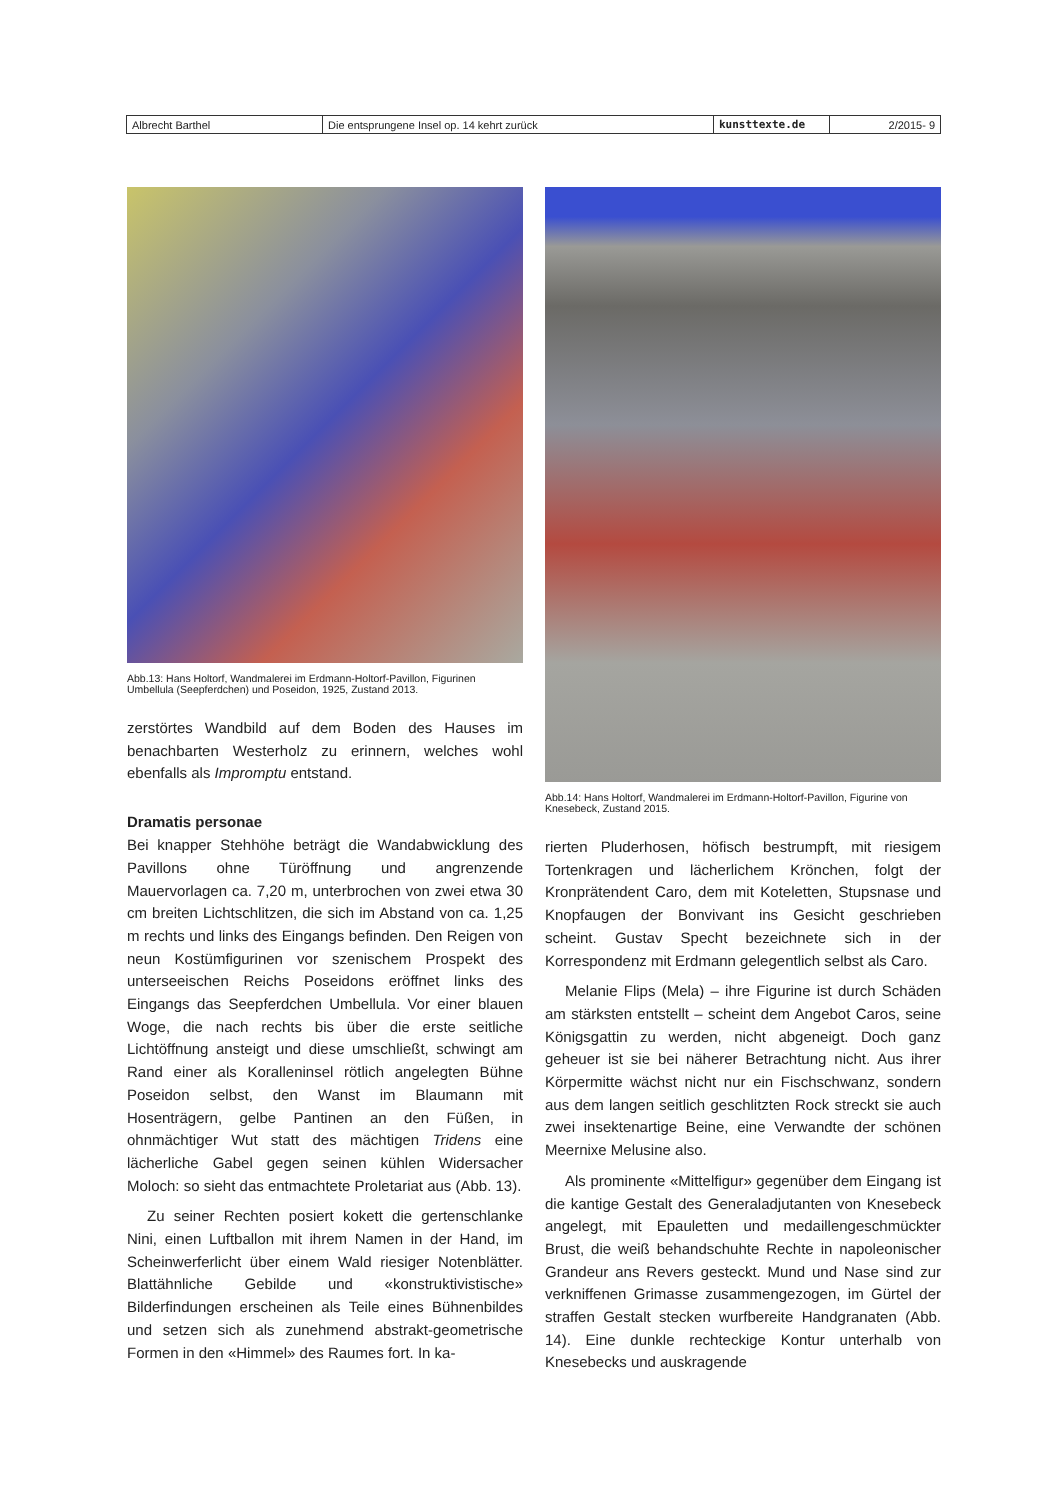| Albrecht Barthel | Die entsprungene Insel op. 14 kehrt zurück | kunsttexte.de | 2/2015- 9 |
Abb.13: Hans Holtorf, Wandmalerei im Erdmann-Holtorf-Pavillon, Figurinen Umbellula (Seepferdchen) und Poseidon, 1925, Zustand 2013.
zerstörtes Wandbild auf dem Boden des Hauses im benachbarten Westerholz zu erinnern, welches wohl ebenfalls als Impromptu entstand.
Dramatis personae
Bei knapper Stehhöhe beträgt die Wandabwicklung des Pavillons ohne Türöffnung und angrenzende Mauervorlagen ca. 7,20 m, unterbrochen von zwei etwa 30 cm breiten Lichtschlitzen, die sich im Abstand von ca. 1,25 m rechts und links des Eingangs befinden. Den Reigen von neun Kostümfigurinen vor szenischem Prospekt des unterseeischen Reichs Poseidons eröffnet links des Eingangs das Seepferdchen Umbellula. Vor einer blauen Woge, die nach rechts bis über die erste seitliche Lichtöffnung ansteigt und diese umschließt, schwingt am Rand einer als Koralleninsel rötlich angelegten Bühne Poseidon selbst, den Wanst im Blaumann mit Hosenträgern, gelbe Pantinen an den Füßen, in ohnmächtiger Wut statt des mächtigen Tridens eine lächerliche Gabel gegen seinen kühlen Widersacher Moloch: so sieht das entmachtete Proletariat aus (Abb. 13).
Zu seiner Rechten posiert kokett die gertenschlanke Nini, einen Luftballon mit ihrem Namen in der Hand, im Scheinwerferlicht über einem Wald riesiger Notenblätter. Blattähnliche Gebilde und «konstruktivistische» Bilderfindungen erscheinen als Teile eines Bühnenbildes und setzen sich als zunehmend abstrakt-geometrische Formen in den «Himmel» des Raumes fort. In ka-
Abb.14: Hans Holtorf, Wandmalerei im Erdmann-Holtorf-Pavillon, Figurine von Knesebeck, Zustand 2015.
rierten Pluderhosen, höfisch bestrumpft, mit riesigem Tortenkragen und lächerlichem Krönchen, folgt der Kronprätendent Caro, dem mit Koteletten, Stupsnase und Knopfaugen der Bonvivant ins Gesicht geschrieben scheint. Gustav Specht bezeichnete sich in der Korrespondenz mit Erdmann gelegentlich selbst als Caro.
Melanie Flips (Mela) – ihre Figurine ist durch Schäden am stärksten entstellt – scheint dem Angebot Caros, seine Königsgattin zu werden, nicht abgeneigt. Doch ganz geheuer ist sie bei näherer Betrachtung nicht. Aus ihrer Körpermitte wächst nicht nur ein Fischschwanz, sondern aus dem langen seitlich geschlitzten Rock streckt sie auch zwei insektenartige Beine, eine Verwandte der schönen Meernixe Melusine also.
Als prominente «Mittelfigur» gegenüber dem Eingang ist die kantige Gestalt des Generaladjutanten von Knesebeck angelegt, mit Epauletten und medaillengeschmückter Brust, die weiß behandschuhte Rechte in napoleonischer Grandeur ans Revers gesteckt. Mund und Nase sind zur verkniffenen Grimasse zusammengezogen, im Gürtel der straffen Gestalt stecken wurfbereite Handgranaten (Abb. 14). Eine dunkle rechteckige Kontur unterhalb von Knesebecks und auskragende